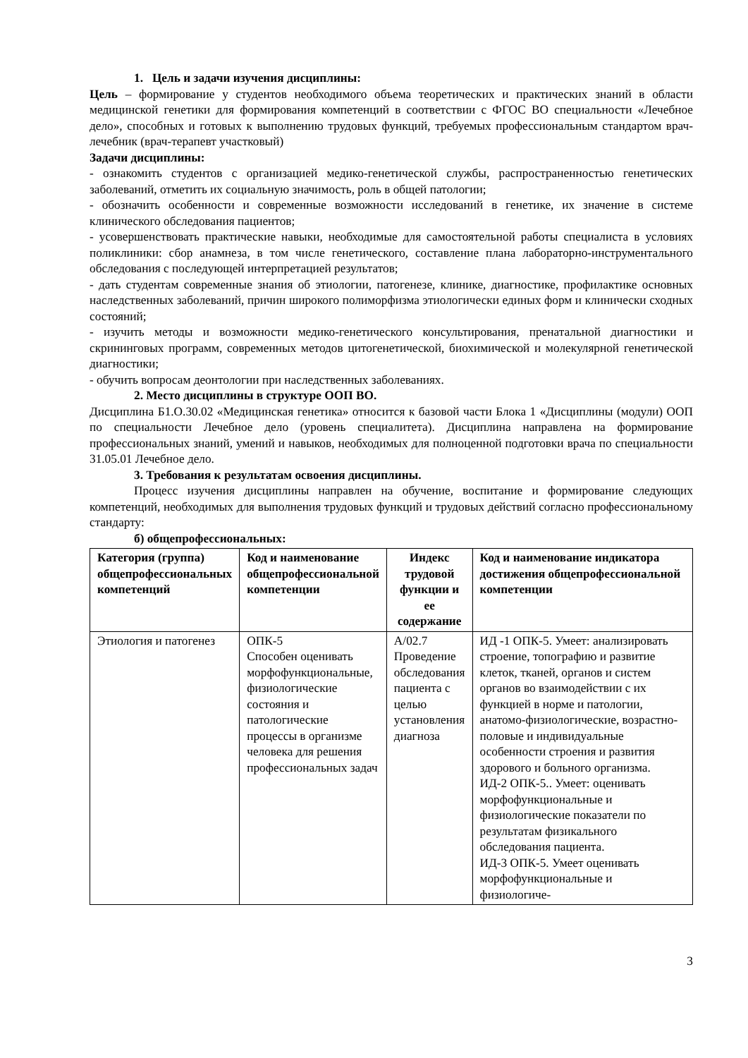1. Цель и задачи изучения дисциплины:
Цель – формирование у студентов необходимого объема теоретических и практических знаний в области медицинской генетики для формирования компетенций в соответствии с ФГОС ВО специальности «Лечебное дело», способных и готовых к выполнению трудовых функций, требуемых профессиональным стандартом врач-лечебник (врач-терапевт участковый)
Задачи дисциплины:
- ознакомить студентов с организацией медико-генетической службы, распространенностью генетических заболеваний, отметить их социальную значимость, роль в общей патологии;
- обозначить особенности и современные возможности исследований в генетике, их значение в системе клинического обследования пациентов;
- усовершенствовать практические навыки, необходимые для самостоятельной работы специалиста в условиях поликлиники: сбор анамнеза, в том числе генетического, составление плана лабораторно-инструментального обследования с последующей интерпретацией результатов;
- дать студентам современные знания об этиологии, патогенезе, клинике, диагностике, профилактике основных наследственных заболеваний, причин широкого полиморфизма этиологически единых форм и клинически сходных состояний;
- изучить методы и возможности медико-генетического консультирования, пренатальной диагностики и скрининговых программ, современных методов цитогенетической, биохимической и молекулярной генетической диагностики;
- обучить вопросам деонтологии при наследственных заболеваниях.
2. Место дисциплины в структуре ООП ВО.
Дисциплина Б1.О.30.02 «Медицинская генетика» относится к базовой части Блока 1 «Дисциплины (модули) ООП по специальности Лечебное дело (уровень специалитета). Дисциплина направлена на формирование профессиональных знаний, умений и навыков, необходимых для полноценной подготовки врача по специальности 31.05.01 Лечебное дело.
3. Требования к результатам освоения дисциплины.
Процесс изучения дисциплины направлен на обучение, воспитание и формирование следующих компетенций, необходимых для выполнения трудовых функций и трудовых действий согласно профессиональному стандарту:
б) общепрофессиональных:
| Категория (группа) общепрофессиональных компетенций | Код и наименование общепрофессиональной компетенции | Индекс трудовой функции и ее содержание | Код и наименование индикатора достижения общепрофессиональной компетенции |
| --- | --- | --- | --- |
| Этиология и патогенез | ОПК-5 Способен оценивать морфофункциональные, физиологические состояния и патологические процессы в организме человека для решения профессиональных задач | А/02.7 Проведение обследования пациента с целью установления диагноза | ИД -1 ОПК-5. Умеет: анализировать строение, топографию и развитие клеток, тканей, органов и систем органов во взаимодействии с их функцией в норме и патологии, анатомо-физиологические, возрастно-половые и индивидуальные особенности строения и развития здорового и больного организма. ИД-2 ОПК-5.. Умеет: оценивать морфофункциональные и физиологические показатели по результатам физикального обследования пациента. ИД-3 ОПК-5. Умеет оценивать морфофункциональные и физиологиче- |
3